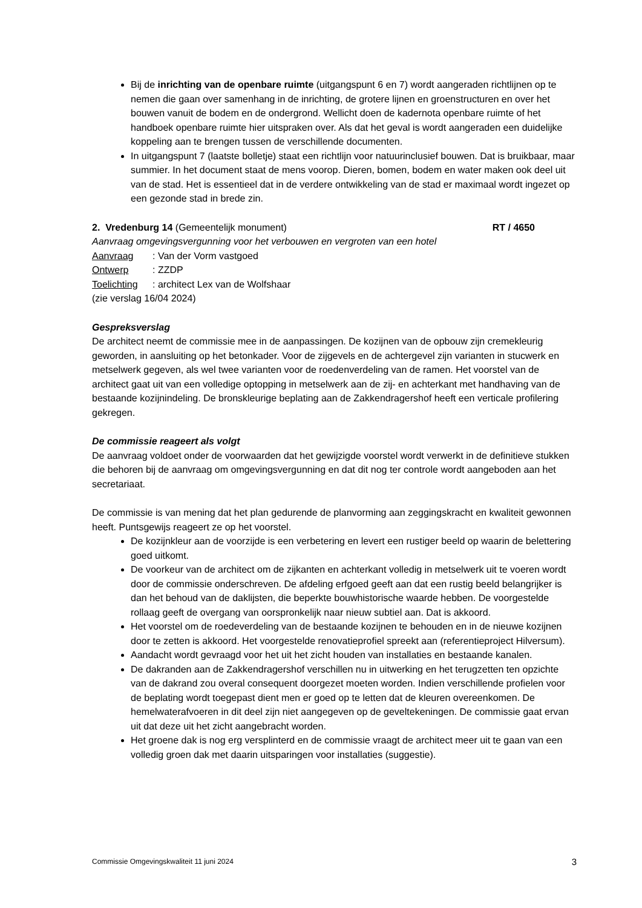Bij de inrichting van de openbare ruimte (uitgangspunt 6 en 7) wordt aangeraden richtlijnen op te nemen die gaan over samenhang in de inrichting, de grotere lijnen en groenstructuren en over het bouwen vanuit de bodem en de ondergrond. Wellicht doen de kadernota openbare ruimte of het handboek openbare ruimte hier uitspraken over. Als dat het geval is wordt aangeraden een duidelijke koppeling aan te brengen tussen de verschillende documenten.
In uitgangspunt 7 (laatste bolletje) staat een richtlijn voor natuurinclusief bouwen. Dat is bruikbaar, maar summier. In het document staat de mens voorop. Dieren, bomen, bodem en water maken ook deel uit van de stad. Het is essentieel dat in de verdere ontwikkeling van de stad er maximaal wordt ingezet op een gezonde stad in brede zin.
2. Vredenburg 14 (Gemeentelijk monument) RT / 4650
Aanvraag omgevingsvergunning voor het verbouwen en vergroten van een hotel
Aanvraag: Van der Vorm vastgoed
Ontwerp: ZZDP
Toelichting: architect Lex van de Wolfshaar
(zie verslag 16/04 2024)
Gespreksverslag
De architect neemt de commissie mee in de aanpassingen. De kozijnen van de opbouw zijn cremekleurig geworden, in aansluiting op het betonkader. Voor de zijgevels en de achtergevel zijn varianten in stucwerk en metselwerk gegeven, als wel twee varianten voor de roedenverdeling van de ramen. Het voorstel van de architect gaat uit van een volledige optopping in metselwerk aan de zij- en achterkant met handhaving van de bestaande kozijnindeling. De bronskleurige beplating aan de Zakkendragershof heeft een verticale profilering gekregen.
De commissie reageert als volgt
De aanvraag voldoet onder de voorwaarden dat het gewijzigde voorstel wordt verwerkt in de definitieve stukken die behoren bij de aanvraag om omgevingsvergunning en dat dit nog ter controle wordt aangeboden aan het secretariaat.
De commissie is van mening dat het plan gedurende de planvorming aan zeggingskracht en kwaliteit gewonnen heeft. Puntsgewijs reageert ze op het voorstel.
De kozijnkleur aan de voorzijde is een verbetering en levert een rustiger beeld op waarin de belettering goed uitkomt.
De voorkeur van de architect om de zijkanten en achterkant volledig in metselwerk uit te voeren wordt door de commissie onderschreven. De afdeling erfgoed geeft aan dat een rustig beeld belangrijker is dan het behoud van de daklijsten, die beperkte bouwhistorische waarde hebben. De voorgestelde rollaag geeft de overgang van oorspronkelijk naar nieuw subtiel aan. Dat is akkoord.
Het voorstel om de roedeverdeling van de bestaande kozijnen te behouden en in de nieuwe kozijnen door te zetten is akkoord. Het voorgestelde renovatieprofiel spreekt aan (referentieproject Hilversum).
Aandacht wordt gevraagd voor het uit het zicht houden van installaties en bestaande kanalen.
De dakranden aan de Zakkendragershof verschillen nu in uitwerking en het terugzetten ten opzichte van de dakrand zou overal consequent doorgezet moeten worden. Indien verschillende profielen voor de beplating wordt toegepast dient men er goed op te letten dat de kleuren overeenkomen. De hemelwaterafvoeren in dit deel zijn niet aangegeven op de geveltekeningen. De commissie gaat ervan uit dat deze uit het zicht aangebracht worden.
Het groene dak is nog erg versplinterd en de commissie vraagt de architect meer uit te gaan van een volledig groen dak met daarin uitsparingen voor installaties (suggestie).
Commissie Omgevingskwaliteit 11 juni 2024 3